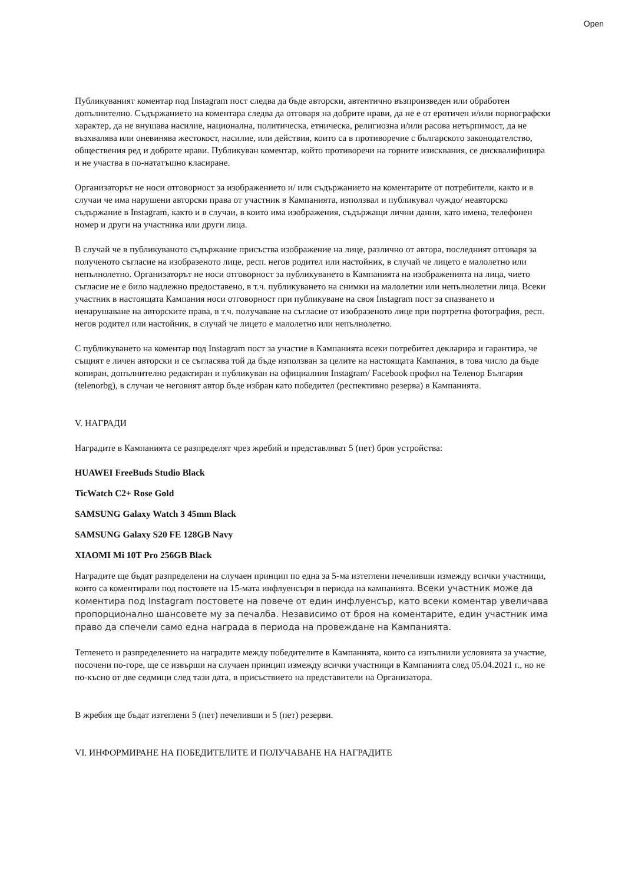Open
Публикуваният коментар под Instagram пост следва да бъде авторски, автентично възпроизведен или обработен допълнително. Съдържанието на коментара следва да отговаря на добрите нрави, да не е от еротичен и/или порнографски характер, да не внушава насилие, национална, политическа, етническа, религиозна и/или расова нетърпимост, да не възхвалява или оневинява жестокост, насилие, или действия, които са в противоречие с българското законодателство, обществения ред и добрите нрави. Публикуван коментар, който противоречи на горните изисквания, се дисквалифицира и не участва в по-нататъшно класиране.
Организаторът не носи отговорност за изображението и/ или съдържанието на коментарите от потребители, както и в случаи че има нарушени авторски права от участник в Кампанията, използвал и публикувал чуждо/ неавторско съдържание в Instagram, както и в случаи, в които има изображения, съдържащи лични данни, като имена, телефонен номер и други на участника или други лица.
В случай че в публикуваното съдържание присъства изображение на лице, различно от автора, последният отговаря за полученото съгласие на изобразеното лице, респ. негов родител или настойник, в случай че лицето е малолетно или непълнолетно. Организаторът не носи отговорност за публикуването в Кампанията на изображенията на лица, чието съгласие не е било надлежно предоставено, в т.ч. публикуването на снимки на малолетни или непълнолетни лица. Всеки участник в настоящата Кампания носи отговорност при публикуване на своя Instagram пост за спазването и ненарушаване на авторските права, в т.ч. получаване на съгласие от изобразеното лице при портретна фотография, респ. негов родител или настойник, в случай че лицето е малолетно или непълнолетно.
С публикуването на коментар под Instagram пост за участие в Кампанията всеки потребител декларира и гарантира, че същият е личен авторски и се съгласява той да бъде използван за целите на настоящата Кампания, в това число да бъде копиран, допълнително редактиран и публикуван на официалния Instagram/ Facebook профил на Теленор България (telenorbg), в случаи че неговият автор бъде избран като победител (респективно резерва) в Кампанията.
V. НАГРАДИ
Наградите в Кампанията се разпределят чрез жребий и представляват 5 (пет) броя устройства:
HUAWEI FreeBuds Studio Black
TicWatch C2+ Rose Gold
SAMSUNG Galaxy Watch 3 45mm Black
SAMSUNG Galaxy S20 FE 128GB Navy
XIAOMI Mi 10T Pro 256GB Black
Наградите ще бъдат разпределени на случаен принцип по една за 5-ма изтеглени печеливши измежду всички участници, които са коментирали под постовете на 15-мата инфлуенсъри в периода на кампанията. Всеки участник може да коментира под Instagram постовете на повече от един инфлуенсър, като всеки коментар увеличава пропорционално шансовете му за печалба. Независимо от броя на коментарите, един участник има право да спечели само една награда в периода на провеждане на Кампанията.
Тегленето и разпределението на наградите между победителите в Кампанията, които са изпълнили условията за участие, посочени по-горе, ще се извърши на случаен принцип измежду всички участници в Кампанията след 05.04.2021 г., но не по-късно от две седмици след тази дата, в присъствието на представители на Организатора.
В жребия ще бъдат изтеглени 5 (пет) печеливши и 5 (пет) резерви.
VI. ИНФОРМИРАНЕ НА ПОБЕДИТЕЛИТЕ И ПОЛУЧАВАНЕ НА НАГРАДИТЕ